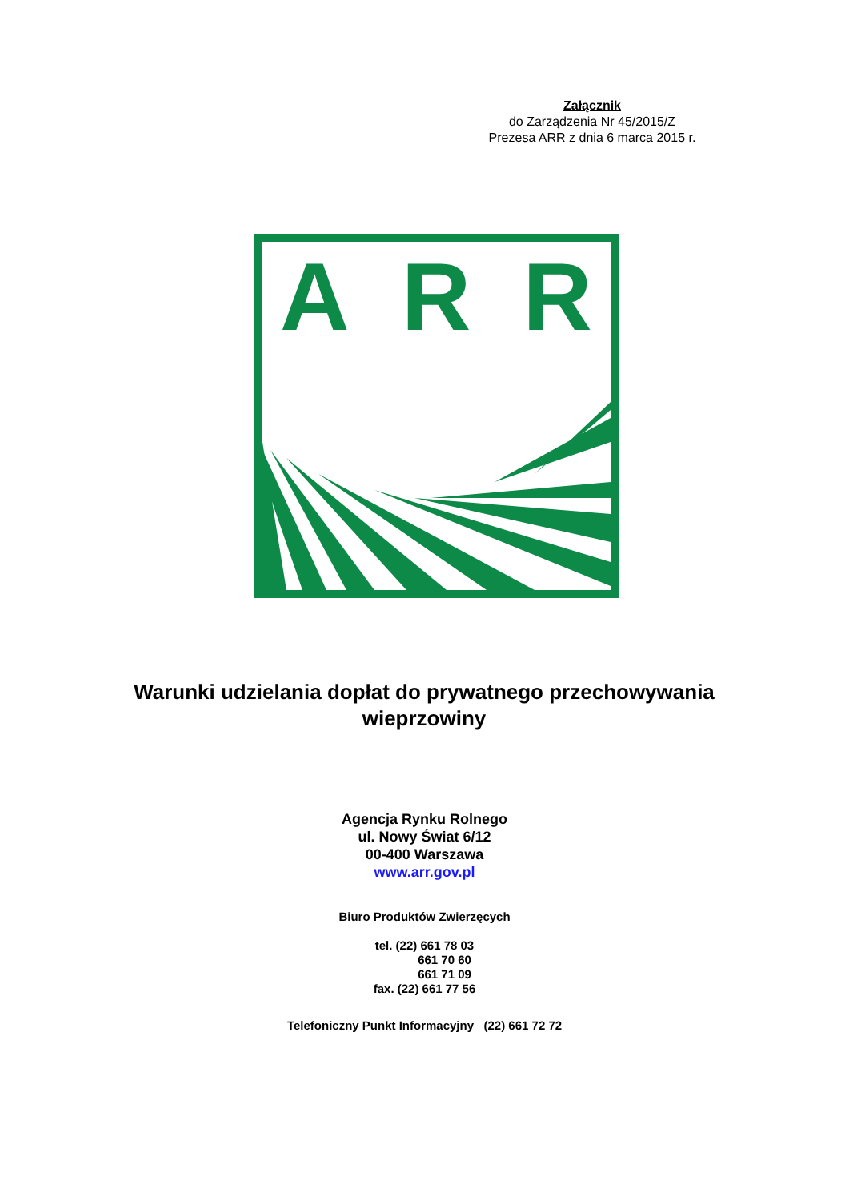Załącznik
do Zarządzenia Nr 45/2015/Z
Prezesa ARR z dnia 6 marca 2015 r.
ARR
Warunki udzielania dopłat do prywatnego przechowywania wieprzowiny
Agencja Rynku Rolnego
ul. Nowy Świat 6/12
00-400 Warszawa
www.arr.gov.pl
Biuro Produktów Zwierzęcych
tel. (22) 661 78 03
661 70 60
661 71 09
fax. (22) 661 77 56
Telefoniczny Punkt Informacyjny (22) 661 72 72